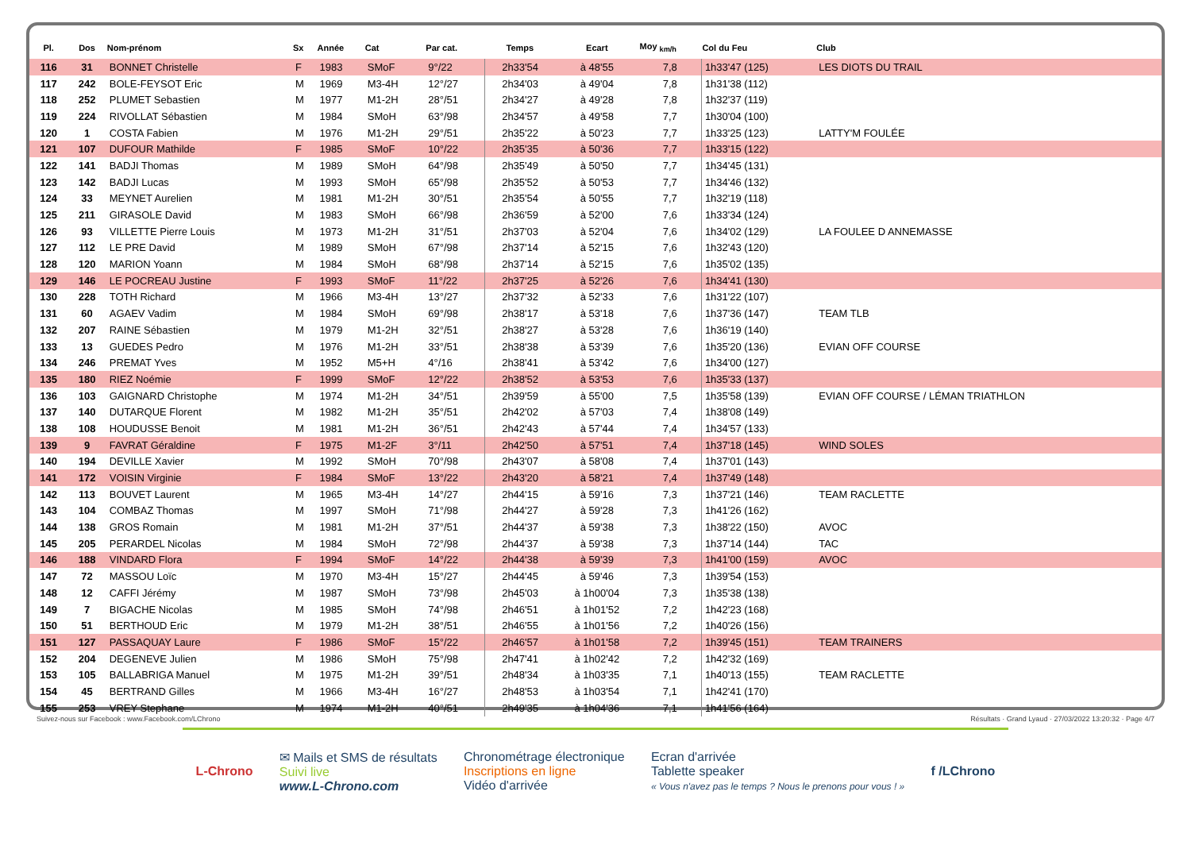| Pl. | Dos | Nom-prénom | Sx | Année | Cat | Par cat. | Temps | Ecart | Moy <sub>km/h</sub> | Col du Feu | Club |
| --- | --- | --- | --- | --- | --- | --- | --- | --- | --- | --- | --- |
| 116 | 31 | BONNET Christelle | F | 1983 | SMoF | 9°/22 | 2h33'54 | à 48'55 | 7,8 | 1h33'47 (125) | LES DIOTS DU TRAIL |
| 117 | 242 | BOLE-FEYSOT Eric | M | 1969 | M3-4H | 12°/27 | 2h34'03 | à 49'04 | 7,8 | 1h31'38 (112) | |
| 118 | 252 | PLUMET Sebastien | M | 1977 | M1-2H | 28°/51 | 2h34'27 | à 49'28 | 7,8 | 1h32'37 (119) | |
| 119 | 224 | RIVOLLAT Sébastien | M | 1984 | SMoH | 63°/98 | 2h34'57 | à 49'58 | 7,7 | 1h30'04 (100) | |
| 120 | 1 | COSTA Fabien | M | 1976 | M1-2H | 29°/51 | 2h35'22 | à 50'23 | 7,7 | 1h33'25 (123) | LATTY'M FOULÉE |
| 121 | 107 | DUFOUR Mathilde | F | 1985 | SMoF | 10°/22 | 2h35'35 | à 50'36 | 7,7 | 1h33'15 (122) | |
| 122 | 141 | BADJI Thomas | M | 1989 | SMoH | 64°/98 | 2h35'49 | à 50'50 | 7,7 | 1h34'45 (131) | |
| 123 | 142 | BADJI Lucas | M | 1993 | SMoH | 65°/98 | 2h35'52 | à 50'53 | 7,7 | 1h34'46 (132) | |
| 124 | 33 | MEYNET Aurelien | M | 1981 | M1-2H | 30°/51 | 2h35'54 | à 50'55 | 7,7 | 1h32'19 (118) | |
| 125 | 211 | GIRASOLE David | M | 1983 | SMoH | 66°/98 | 2h36'59 | à 52'00 | 7,6 | 1h33'34 (124) | |
| 126 | 93 | VILLETTE Pierre Louis | M | 1973 | M1-2H | 31°/51 | 2h37'03 | à 52'04 | 7,6 | 1h34'02 (129) | LA FOULEE D ANNEMASSE |
| 127 | 112 | LE PRE David | M | 1989 | SMoH | 67°/98 | 2h37'14 | à 52'15 | 7,6 | 1h32'43 (120) | |
| 128 | 120 | MARION Yoann | M | 1984 | SMoH | 68°/98 | 2h37'14 | à 52'15 | 7,6 | 1h35'02 (135) | |
| 129 | 146 | LE POCREAU Justine | F | 1993 | SMoF | 11°/22 | 2h37'25 | à 52'26 | 7,6 | 1h34'41 (130) | |
| 130 | 228 | TOTH Richard | M | 1966 | M3-4H | 13°/27 | 2h37'32 | à 52'33 | 7,6 | 1h31'22 (107) | |
| 131 | 60 | AGAEV Vadim | M | 1984 | SMoH | 69°/98 | 2h38'17 | à 53'18 | 7,6 | 1h37'36 (147) | TEAM TLB |
| 132 | 207 | RAINE Sébastien | M | 1979 | M1-2H | 32°/51 | 2h38'27 | à 53'28 | 7,6 | 1h36'19 (140) | |
| 133 | 13 | GUEDES Pedro | M | 1976 | M1-2H | 33°/51 | 2h38'38 | à 53'39 | 7,6 | 1h35'20 (136) | EVIAN OFF COURSE |
| 134 | 246 | PREMAT Yves | M | 1952 | M5+H | 4°/16 | 2h38'41 | à 53'42 | 7,6 | 1h34'00 (127) | |
| 135 | 180 | RIEZ Noémie | F | 1999 | SMoF | 12°/22 | 2h38'52 | à 53'53 | 7,6 | 1h35'33 (137) | |
| 136 | 103 | GAIGNARD Christophe | M | 1974 | M1-2H | 34°/51 | 2h39'59 | à 55'00 | 7,5 | 1h35'58 (139) | EVIAN OFF COURSE / LÉMAN TRIATHLON |
| 137 | 140 | DUTARQUE Florent | M | 1982 | M1-2H | 35°/51 | 2h42'02 | à 57'03 | 7,4 | 1h38'08 (149) | |
| 138 | 108 | HOUDUSSE Benoit | M | 1981 | M1-2H | 36°/51 | 2h42'43 | à 57'44 | 7,4 | 1h34'57 (133) | |
| 139 | 9 | FAVRAT Géraldine | F | 1975 | M1-2F | 3°/11 | 2h42'50 | à 57'51 | 7,4 | 1h37'18 (145) | WIND SOLES |
| 140 | 194 | DEVILLE Xavier | M | 1992 | SMoH | 70°/98 | 2h43'07 | à 58'08 | 7,4 | 1h37'01 (143) | |
| 141 | 172 | VOISIN Virginie | F | 1984 | SMoF | 13°/22 | 2h43'20 | à 58'21 | 7,4 | 1h37'49 (148) | |
| 142 | 113 | BOUVET Laurent | M | 1965 | M3-4H | 14°/27 | 2h44'15 | à 59'16 | 7,3 | 1h37'21 (146) | TEAM RACLETTE |
| 143 | 104 | COMBAZ Thomas | M | 1997 | SMoH | 71°/98 | 2h44'27 | à 59'28 | 7,3 | 1h41'26 (162) | |
| 144 | 138 | GROS Romain | M | 1981 | M1-2H | 37°/51 | 2h44'37 | à 59'38 | 7,3 | 1h38'22 (150) | AVOC |
| 145 | 205 | PERARDEL Nicolas | M | 1984 | SMoH | 72°/98 | 2h44'37 | à 59'38 | 7,3 | 1h37'14 (144) | TAC |
| 146 | 188 | VINDARD Flora | F | 1994 | SMoF | 14°/22 | 2h44'38 | à 59'39 | 7,3 | 1h41'00 (159) | AVOC |
| 147 | 72 | MASSOU Loïc | M | 1970 | M3-4H | 15°/27 | 2h44'45 | à 59'46 | 7,3 | 1h39'54 (153) | |
| 148 | 12 | CAFFI Jérémy | M | 1987 | SMoH | 73°/98 | 2h45'03 | à 1h00'04 | 7,3 | 1h35'38 (138) | |
| 149 | 7 | BIGACHE Nicolas | M | 1985 | SMoH | 74°/98 | 2h46'51 | à 1h01'52 | 7,2 | 1h42'23 (168) | |
| 150 | 51 | BERTHOUD Eric | M | 1979 | M1-2H | 38°/51 | 2h46'55 | à 1h01'56 | 7,2 | 1h40'26 (156) | |
| 151 | 127 | PASSAQUAY Laure | F | 1986 | SMoF | 15°/22 | 2h46'57 | à 1h01'58 | 7,2 | 1h39'45 (151) | TEAM TRAINERS |
| 152 | 204 | DEGENEVE Julien | M | 1986 | SMoH | 75°/98 | 2h47'41 | à 1h02'42 | 7,2 | 1h42'32 (169) | |
| 153 | 105 | BALLABRIGA Manuel | M | 1975 | M1-2H | 39°/51 | 2h48'34 | à 1h03'35 | 7,1 | 1h40'13 (155) | TEAM RACLETTE |
| 154 | 45 | BERTRAND Gilles | M | 1966 | M3-4H | 16°/27 | 2h48'53 | à 1h03'54 | 7,1 | 1h42'41 (170) | |
| 155 | 253 | VREY Stephane | M | 1974 | M1-2H | 40°/51 | 2h49'35 | à 1h04'36 | 7,1 | 1h41'56 (164) | |
Suivez-nous sur Facebook : www.Facebook.com/LChrono Résultats · Grand Lyaud · 27/03/2022 13:20:32 · Page 4/7
L-Chrono
✉ Mails et SMS de résultats
Suivi live
www.L-Chrono.com
Chronométrage électronique
Inscriptions en ligne
Vidéo d'arrivée
Ecran d'arrivée
Tablette speaker
« Vous n'avez pas le temps ? Nous le prenons pour vous ! »
f /LChrono